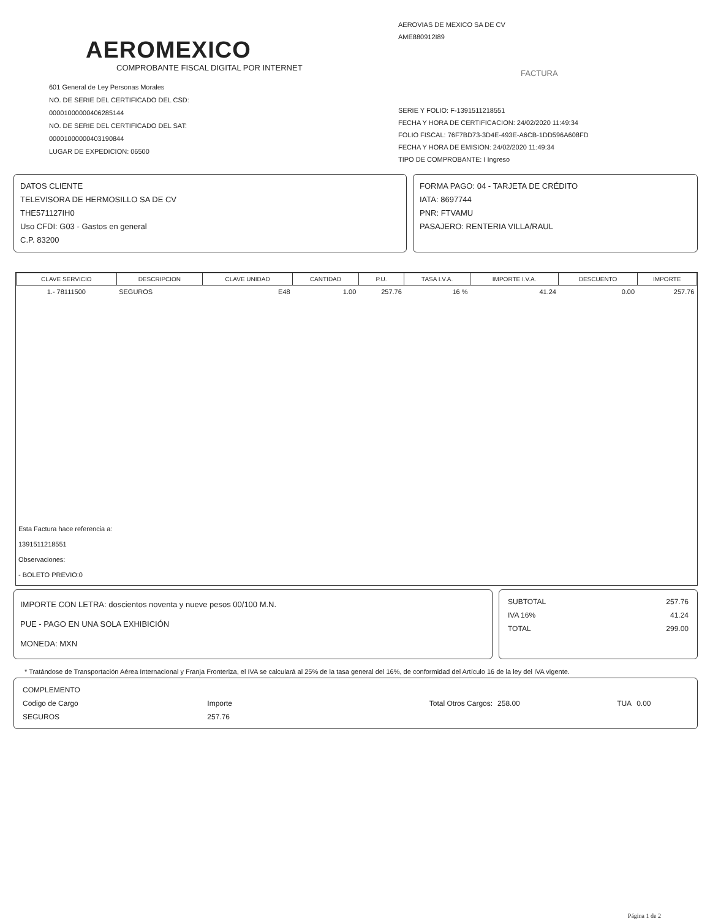AEROMEXICO
COMPROBANTE FISCAL DIGITAL POR INTERNET
601 General de Ley Personas Morales
NO. DE SERIE DEL CERTIFICADO DEL CSD:
00001000000406285144
NO. DE SERIE DEL CERTIFICADO DEL SAT:
00001000000403190844
LUGAR DE EXPEDICION: 06500
AEROVIAS DE MEXICO SA DE CV
AME880912I89
FACTURA
SERIE Y FOLIO: F-1391511218551
FECHA Y HORA DE CERTIFICACION: 24/02/2020 11:49:34
FOLIO FISCAL: 76F7BD73-3D4E-493E-A6CB-1DD596A608FD
FECHA Y HORA DE EMISION: 24/02/2020 11:49:34
TIPO DE COMPROBANTE: I Ingreso
DATOS CLIENTE
TELEVISORA DE HERMOSILLO SA DE CV
THE571127IH0
Uso CFDI: G03 - Gastos en general
C.P. 83200
FORMA PAGO: 04 - TARJETA DE CRÉDITO
IATA: 8697744
PNR: FTVAMU
PASAJERO: RENTERIA VILLA/RAUL
| CLAVE SERVICIO | DESCRIPCION | CLAVE UNIDAD | CANTIDAD | P.U. | TASA I.V.A. | IMPORTE I.V.A. | DESCUENTO | IMPORTE |
| --- | --- | --- | --- | --- | --- | --- | --- | --- |
| 1.- 78111500 | SEGUROS | E48 | 1.00 | 257.76 | 16 % | 41.24 | 0.00 | 257.76 |
Esta Factura hace referencia a:
1391511218551
Observaciones:
- BOLETO PREVIO:0
IMPORTE CON LETRA: doscientos noventa y nueve pesos 00/100 M.N.
PUE - PAGO EN UNA SOLA EXHIBICIÓN
MONEDA: MXN
| SUBTOTAL | 257.76 |
| IVA 16% | 41.24 |
| TOTAL | 299.00 |
* Tratándose de Transportación Aérea Internacional y Franja Fronteriza, el IVA se calculará al 25% de la tasa general del 16%, de conformidad del Artículo 16 de la ley del IVA vigente.
| COMPLEMENTO | | | | | |
| Codigo de Cargo | Importe | Total Otros Cargos: | 258.00 | TUA | 0.00 |
| SEGUROS | 257.76 | | | | |
Página 1 de 2